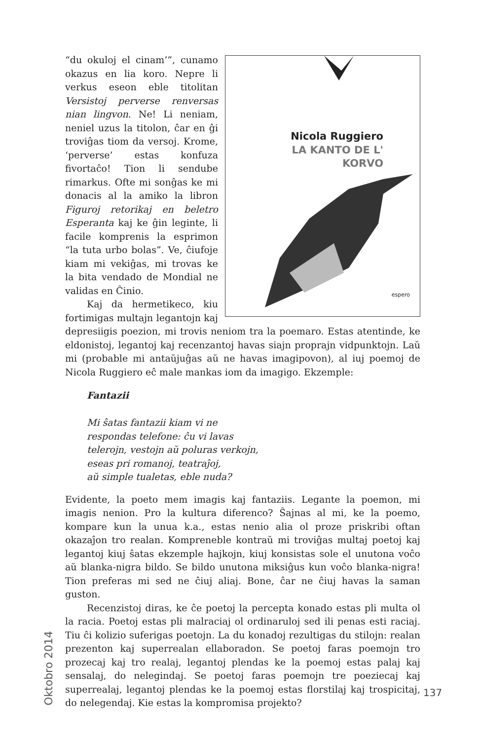Nicola Ruggiero
LA KANTO DE L' KORVO
espero
“du okuloj el cinam’”, cunamo okazus en lia koro. Nepre li verkus eseon eble titolitan Versistoj perverse renversas nian lingvon. Ne! Li neniam, neniel uzus la titolon, ĉar en ĝi troviĝas tiom da versoj. Krome, ‘perverse’ estas konfuza fivortaĉo! Tion li sendube rimarkus. Ofte mi sonĝas ke mi donacis al la amiko la libron Figuroj retorikaj en beletro Esperanta kaj ke ĝin leginte, li facile komprenis la esprimon “la tuta urbo bolas”. Ve, ĉiufoje kiam mi vekiĝas, mi trovas ke la bita vendado de Mondial ne validas en Ĉinio.
Kaj da hermetikeco, kiu fortimigas multajn legantojn kaj depresiigis poezion, mi trovis neniom tra la poemaro. Estas atentinde, ke eldonistoj, legantoj kaj recenzantoj havas siajn proprajn vidpunktojn. Laŭ mi (probable mi antaŭjuĝas aŭ ne havas imagipovon), al iuj poemoj de Nicola Ruggiero eĉ male mankas iom da imagigo. Ekzemple:
Fantazii
Mi ŝatas fantazii kiam vi ne
respondas telefone: ĉu vi lavas
telerojn, vestojn aŭ poluras verkojn,
eseas pri romanoj, teatraĵoj,
aŭ simple tualetas, eble nuda?
Evidente, la poeto mem imagis kaj fantaziis. Legante la poemon, mi imagis nenion. Pro la kultura diferenco? Ŝajnas al mi, ke la poemo, kompare kun la unua k.a., estas nenio alia ol proze priskribi oftan okazaĵon tro realan. Kompreneble kontraŭ mi troviĝas multaj poetoj kaj legantoj kiuj ŝatas ekzemple hajkojn, kiuj konsistas sole el unutona voĉo aŭ blanka-nigra bildo. Se bildo unutona miksiĝus kun voĉo blanka-nigra! Tion preferas mi sed ne ĉiuj aliaj. Bone, ĉar ne ĉiuj havas la saman guston.
Recenzistoj diras, ke ĉe poetoj la percepta konado estas pli multa ol la racia. Poetoj estas pli malraciaj ol ordinaruloj sed ili penas esti raciaj. Tiu ĉi kolizio suferigas poetojn. La du konadoj rezultigas du stilojn: realan prezenton kaj superrealan ellaboradon. Se poetoj faras poemojn tro prozecaj kaj tro realaj, legantoj plendas ke la poemoj estas palaj kaj sensalaj, do nelegindaj. Se poetoj faras poemojn tre poeziecaj kaj superrealaj, legantoj plendas ke la poemoj estas florstilaj kaj trospicitaj, do nelegendaj. Kie estas la kompromisa projekto?
Oktobro 2014
137